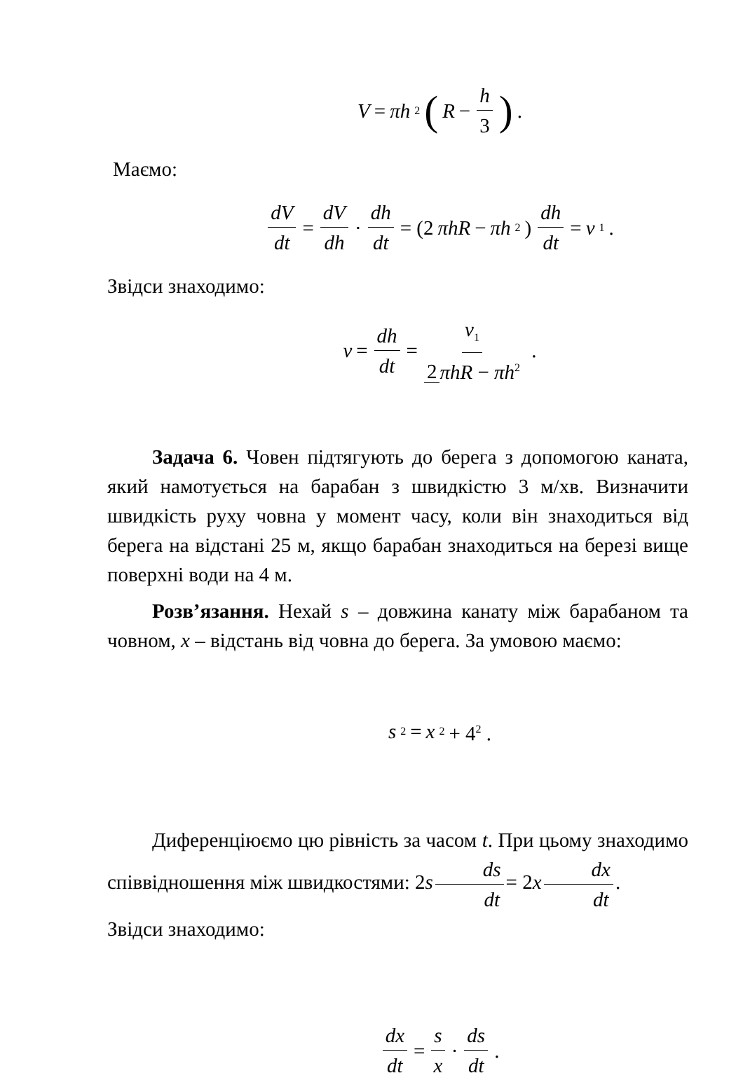V = πh<sup>2</sup> ( R − h 3).
Маємо:
dV dt = dV dh · dh dt = (2 πhR − πh<sup>2</sup>) dh dt = v<sub>1</sub>.
Звідси знаходимо:
v = dh dt = v<sub>1</sub> 2 πhR − πh<sup>2</sup> .
Задача 6. Човен підтягують до берега з допомогою каната, який намотується на барабан з швидкістю 3 м/хв. Визначити швидкість руху човна у момент часу, коли він знаходиться від берега на відстані 25 м, якщо барабан знаходиться на березі вище поверхні води на 4 м.
Розв’язання. Нехай s – довжина канату між барабаном та човном, x – відстань від човна до берега. За умовою маємо:
s<sup>2</sup> = x<sup>2</sup> + 4<sup>2</sup> .
Диференціюємо цю рівність за часом t. При цьому знаходимо співвідношення між швидкостями: 2s ds dt = 2x dx dt.
Звідси знаходимо:
dx dt = s x · ds dt.